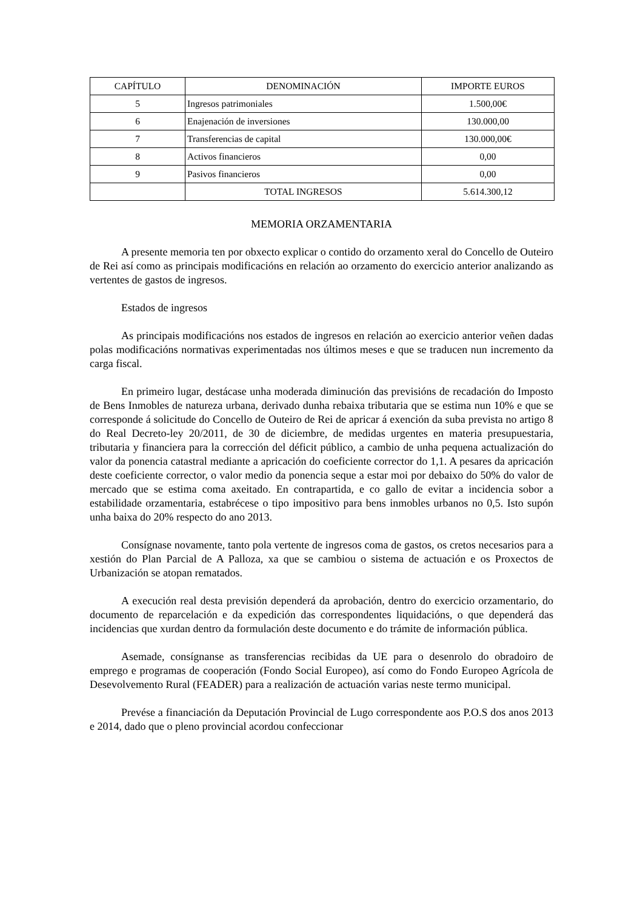| CAPÍTULO | DENOMINACIÓN | IMPORTE EUROS |
| --- | --- | --- |
| 5 | Ingresos patrimoniales | 1.500,00€ |
| 6 | Enajenación de inversiones | 130.000,00 |
| 7 | Transferencias de capital | 130.000,00€ |
| 8 | Activos financieros | 0,00 |
| 9 | Pasivos financieros | 0,00 |
| | TOTAL INGRESOS | 5.614.300,12 |
MEMORIA ORZAMENTARIA
A presente memoria ten por obxecto explicar o contido do orzamento xeral do Concello de Outeiro de Rei así como as principais modificacións en relación ao orzamento do exercicio anterior analizando as vertentes de gastos de ingresos.
Estados de ingresos
As principais modificacións nos estados de ingresos en relación ao exercicio anterior veñen dadas polas modificacións normativas experimentadas nos últimos meses e que se traducen nun incremento da carga fiscal.
En primeiro lugar, destácase unha moderada diminución das previsións de recadación do Imposto de Bens Inmobles de natureza urbana, derivado dunha rebaixa tributaria que se estima nun 10% e que se corresponde á solicitude do Concello de Outeiro de Rei de apricar á exención da suba prevista no artigo 8 do Real Decreto-ley 20/2011, de 30 de diciembre, de medidas urgentes en materia presupuestaria, tributaria y financiera para la corrección del déficit público, a cambio de unha pequena actualización do valor da ponencia catastral mediante a apricación do coeficiente corrector do 1,1. A pesares da apricación deste coeficiente corrector, o valor medio da ponencia seque a estar moi por debaixo do 50% do valor de mercado que se estima coma axeitado. En contrapartida, e co gallo de evitar a incidencia sobor a estabilidade orzamentaria, estabrécese o tipo impositivo para bens inmobles urbanos no 0,5. Isto supón unha baixa do 20% respecto do ano 2013.
Consígnase novamente, tanto pola vertente de ingresos coma de gastos, os cretos necesarios para a xestión do Plan Parcial de A Palloza, xa que se cambiou o sistema de actuación e os Proxectos de Urbanización se atopan rematados.
A execución real desta previsión dependerá da aprobación, dentro do exercicio orzamentario, do documento de reparcelación e da expedición das correspondentes liquidacións, o que dependerá das incidencias que xurdan dentro da formulación deste documento e do trámite de información pública.
Asemade, consígnanse as transferencias recibidas da UE para o desenrolo do obradoiro de emprego e programas de cooperación (Fondo Social Europeo), así como do Fondo Europeo Agrícola de Desevolvemento Rural (FEADER) para a realización de actuación varias neste termo municipal.
Prevése a financiación da Deputación Provincial de Lugo correspondente aos P.O.S dos anos 2013 e 2014, dado que o pleno provincial acordou confeccionar